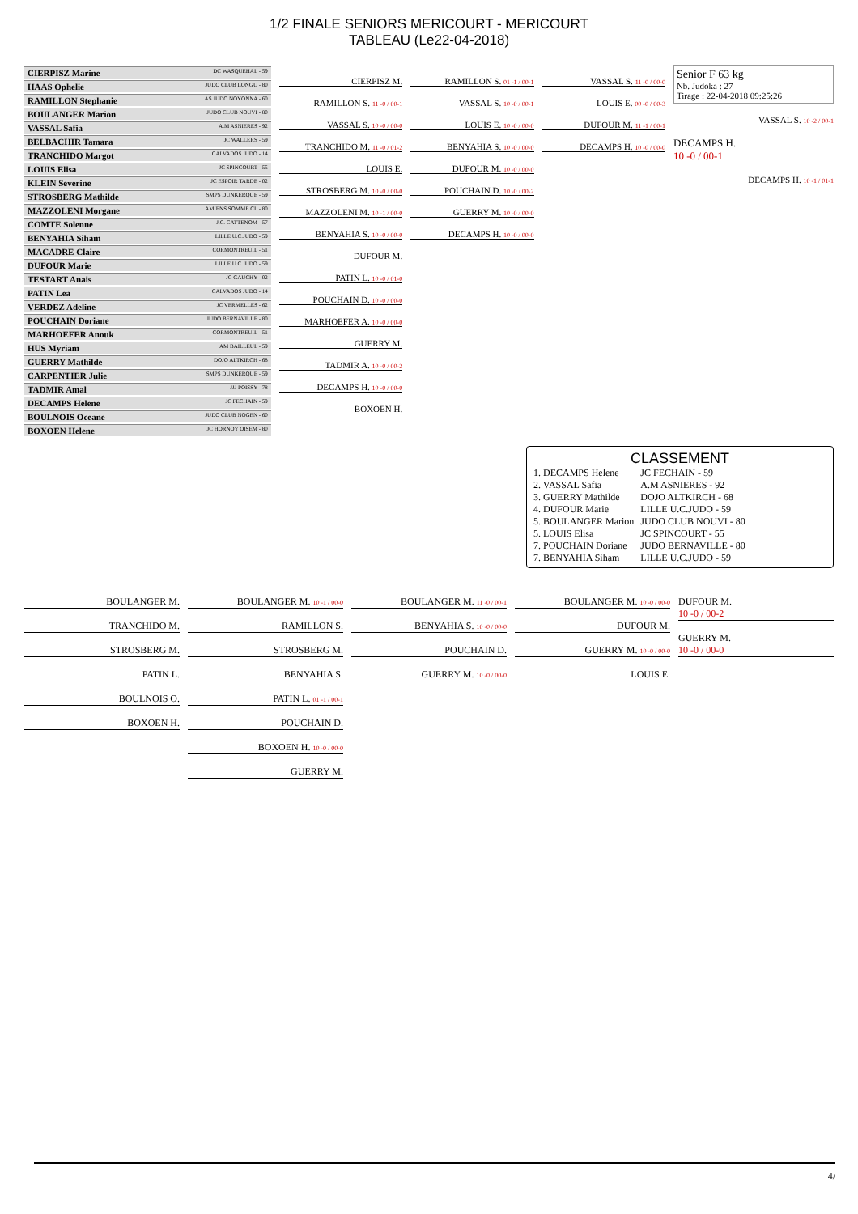1/2 FINALE SENIORS MERICOURT - MERICOURT
TABLEAU (Le22-04-2018)
CIERPISZ Marine DC WASQUEHAL - 59
HAAS Ophelie JUDO CLUB LONGU - 80
RAMILLON Stephanie AS JUDO NOYONNA - 60
BOULANGER Marion JUDO CLUB NOUVI - 80
VASSAL Safia A.M ASNIERES - 92
BELBACHIR Tamara JC WALLERS - 59
TRANCHIDO Margot CALVADOS JUDO - 14
LOUIS Elisa JC SPINCOURT - 55
KLEIN Severine JC ESPOIR TARDE - 02
STROSBERG Mathilde SMPS DUNKERQUE - 59
MAZZOLENI Morgane AMIENS SOMME CL - 80
COMTE Solenne J.C. CATTENOM - 57
BENYAHIA Siham LILLE U.C.JUDO - 59
MACADRE Claire CORMONTREUIL - 51
DUFOUR Marie LILLE U.C.JUDO - 59
TESTART Anais JC GAUCHY - 02
PATIN Lea CALVADOS JUDO - 14
VERDEZ Adeline JC VERMELLES - 62
POUCHAIN Doriane JUDO BERNAVILLE - 80
MARHOEFER Anouk CORMONTREUIL - 51
HUS Myriam AM BAILLEUL - 59
GUERRY Mathilde DOJO ALTKIRCH - 68
CARPENTIER Julie SMPS DUNKERQUE - 59
TADMIR Amal JJJ POISSY - 78
DECAMPS Helene JC FECHAIN - 59
BOULNOIS Oceane JUDO CLUB NOGEN - 60
BOXOEN Helene JC HORNOY OISEM - 80
CIERPISZ M.
RAMILLON S. 11 -0 / 00-1
VASSAL S. 10 -0 / 00-0
TRANCHIDO M. 11 -0 / 01-2
LOUIS E.
STROSBERG M. 10 -0 / 00-0
MAZZOLENI M. 10 -1 / 00-0
BENYAHIA S. 10 -0 / 00-0
DUFOUR M.
PATIN L. 10 -0 / 01-0
POUCHAIN D. 10 -0 / 00-0
MARHOEFER A. 10 -0 / 00-0
GUERRY M.
TADMIR A. 10 -0 / 00-2
DECAMPS H. 10 -0 / 00-0
BOXOEN H.
RAMILLON S. 01 -1 / 00-1
VASSAL S. 10 -0 / 00-1
LOUIS E. 10 -0 / 00-0
BENYAHIA S. 10 -0 / 00-0
DUFOUR M. 10 -0 / 00-0
POUCHAIN D. 10 -0 / 00-2
GUERRY M. 10 -0 / 00-0
DECAMPS H. 10 -0 / 00-0
VASSAL S. 11 -0 / 00-0
LOUIS E. 00 -0 / 00-3
DUFOUR M. 11 -1 / 00-1
DECAMPS H. 10 -0 / 00-0
Senior F 63 kg
Nb. Judoka : 27
Tirage : 22-04-2018 09:25:26
VASSAL S. 10 -2 / 00-1
DECAMPS H.
10 -0 / 00-1
DECAMPS H. 10 -1 / 01-1
CLASSEMENT
| 1. DECAMPS Helene | JC FECHAIN - 59 |
| 2. VASSAL Safia | A.M ASNIERES - 92 |
| 3. GUERRY Mathilde | DOJO ALTKIRCH - 68 |
| 4. DUFOUR Marie | LILLE U.C.JUDO - 59 |
| 5. BOULANGER Marion | JUDO CLUB NOUVI - 80 |
| 5. LOUIS Elisa | JC SPINCOURT - 55 |
| 7. POUCHAIN Doriane | JUDO BERNAVILLE - 80 |
| 7. BENYAHIA Siham | LILLE U.C.JUDO - 59 |
BOULANGER M.
TRANCHIDO M.
STROSBERG M.
PATIN L.
BOULNOIS O.
BOXOEN H.
BOULANGER M. 10 -1 / 00-0
RAMILLON S.
STROSBERG M.
BENYAHIA S.
PATIN L. 01 -1 / 00-1
POUCHAIN D.
BOXOEN H. 10 -0 / 00-0
GUERRY M.
BOULANGER M. 11 -0 / 00-1
BENYAHIA S. 10 -0 / 00-0
POUCHAIN D.
GUERRY M. 10 -0 / 00-0
BOULANGER M. 10 -0 / 00-0
DUFOUR M.
GUERRY M. 10 -0 / 00-0
LOUIS E.
DUFOUR M.
10 -0 / 00-2
GUERRY M.
10 -0 / 00-0
4/